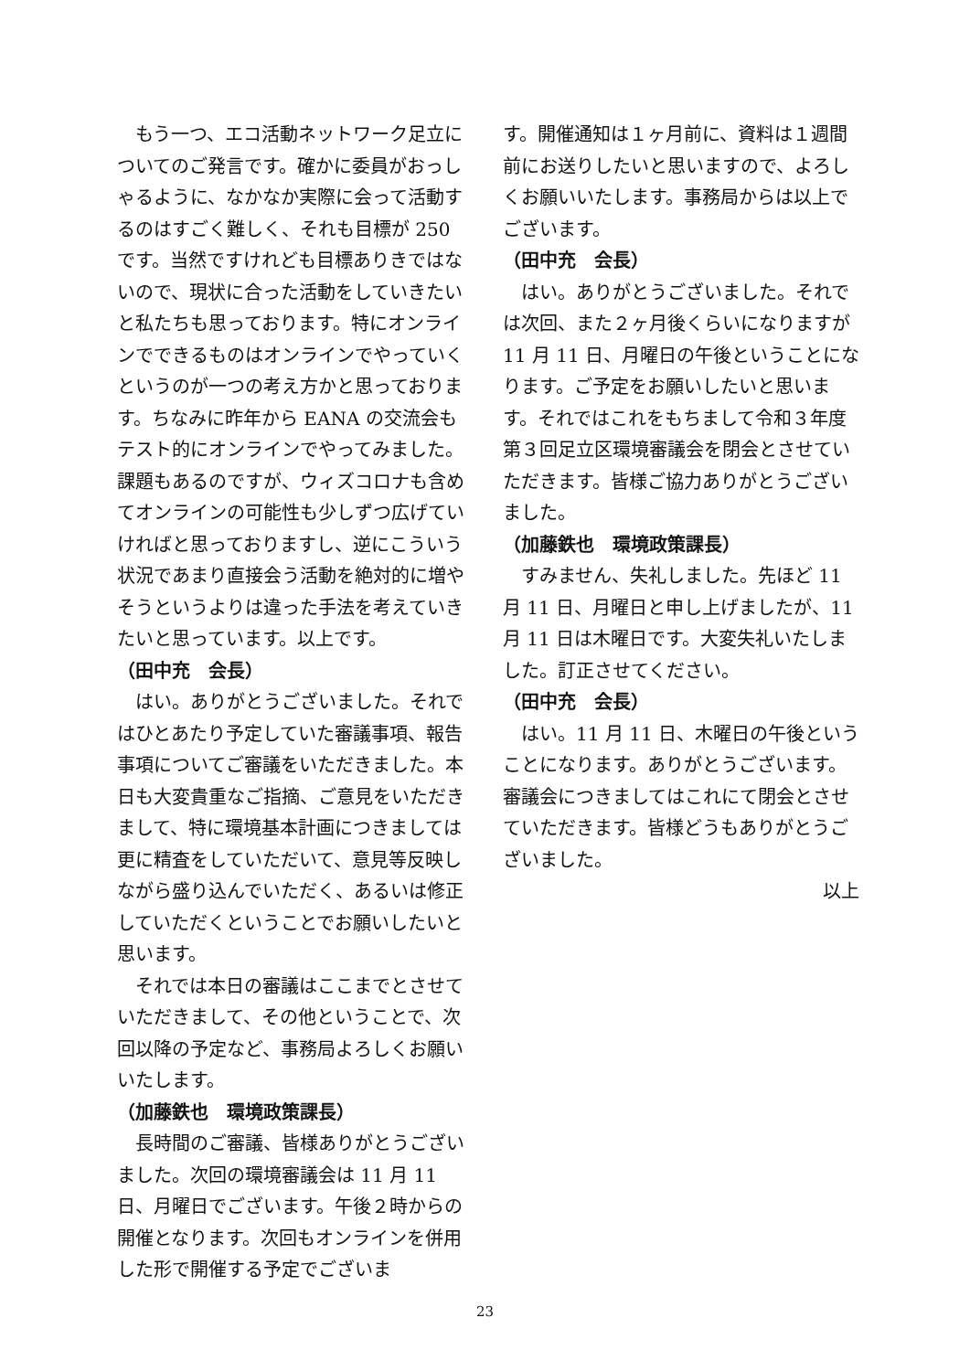もう一つ、エコ活動ネットワーク足立についてのご発言です。確かに委員がおっしゃるように、なかなか実際に会って活動するのはすごく難しく、それも目標が 250 です。当然ですけれども目標ありきではないので、現状に合った活動をしていきたいと私たちも思っております。特にオンラインでできるものはオンラインでやっていくというのが一つの考え方かと思っております。ちなみに昨年から EANA の交流会もテスト的にオンラインでやってみました。課題もあるのですが、ウィズコロナも含めてオンラインの可能性も少しずつ広げていければと思っておりますし、逆にこういう状況であまり直接会う活動を絶対的に増やそうというよりは違った手法を考えていきたいと思っています。以上です。
（田中充　会長）
はい。ありがとうございました。それではひとあたり予定していた審議事項、報告事項についてご審議をいただきました。本日も大変貴重なご指摘、ご意見をいただきまして、特に環境基本計画につきましては更に精査をしていただいて、意見等反映しながら盛り込んでいただく、あるいは修正していただくということでお願いしたいと思います。
それでは本日の審議はここまでとさせていただきまして、その他ということで、次回以降の予定など、事務局よろしくお願いいたします。
（加藤鉄也　環境政策課長）
長時間のご審議、皆様ありがとうございました。次回の環境審議会は 11 月 11 日、月曜日でございます。午後２時からの開催となります。次回もオンラインを併用した形で開催する予定でございま
す。開催通知は１ヶ月前に、資料は１週間前にお送りしたいと思いますので、よろしくお願いいたします。事務局からは以上でございます。
（田中充　会長）
はい。ありがとうございました。それでは次回、また２ヶ月後くらいになりますが 11 月 11 日、月曜日の午後ということになります。ご予定をお願いしたいと思います。それではこれをもちまして令和３年度第３回足立区環境審議会を閉会とさせていただきます。皆様ご協力ありがとうございました。
（加藤鉄也　環境政策課長）
すみません、失礼しました。先ほど 11 月 11 日、月曜日と申し上げましたが、11 月 11 日は木曜日です。大変失礼いたしました。訂正させてください。
（田中充　会長）
はい。11 月 11 日、木曜日の午後ということになります。ありがとうございます。審議会につきましてはこれにて閉会とさせていただきます。皆様どうもありがとうございました。
以上
23